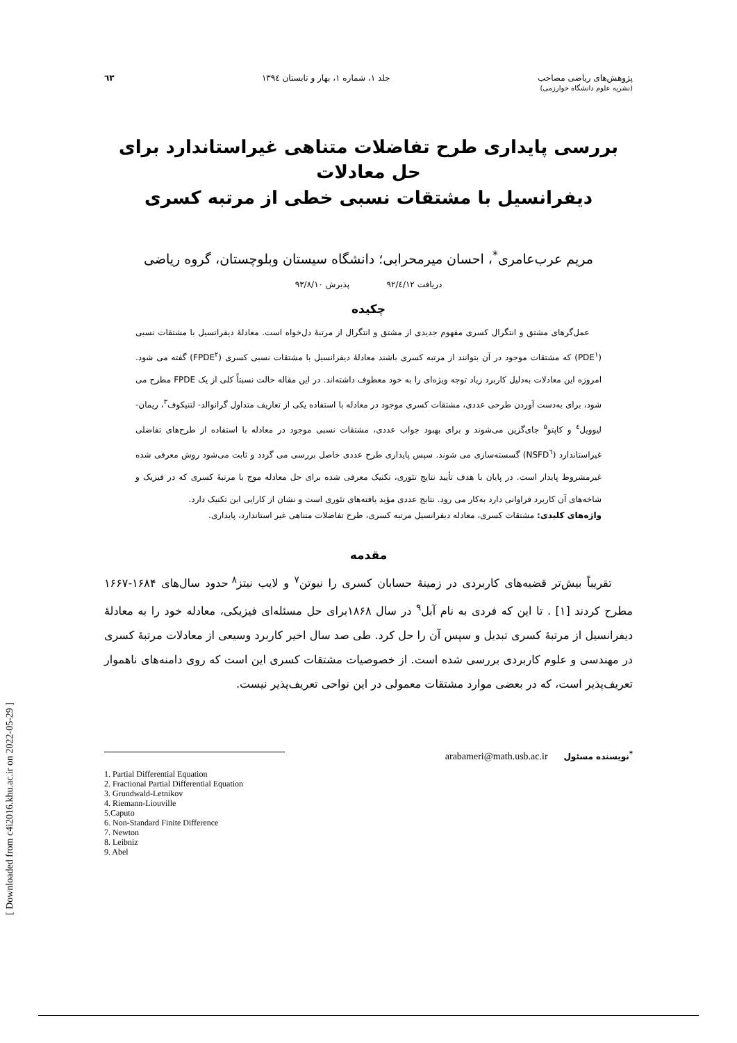[ Downloaded from c4i2016.khu.ac.ir on 2022-05-29 ]
پژوهش‌های ریاضی مصاحب
(نشریه علوم دانشگاه خوارزمی)
جلد ۱، شماره ۱، بهار و تابستان ۱۳۹٤
٦٣
بررسی پایداری طرح تفاضلات متناهی غیراستاندارد برای حل معادلات
دیفرانسیل با مشتقات نسبی خطی از مرتبه کسری
مریم عرب‌عامری<sup>*</sup>، احسان میرمحرابی؛ دانشگاه سیستان وبلوچستان، گروه ریاضی
دریافت ۹۲/٤/۱۲ پذیرش ۹۳/۸/۱۰
چکیده
عمل‌گرهای مشتق و انتگرال کسری مفهوم جدیدی از مشتق و انتگرال از مرتبهٔ دل‌خواه است. معادلهٔ دیفرانسیل با مشتقات نسبی (PDE<sup>۱</sup>) که مشتقات موجود در آن بتوانند از مرتبه کسری باشند معادلهٔ دیفرانسیل با مشتقات نسبی کسری (FPDE<sup>۲</sup>) گفته می شود. امروزه این معادلات به‌دلیل کاربرد زیاد توجه ویژه‌ای را به خود معطوف داشته‌اند. در این مقاله حالت نسبتاً کلی از یک FPDE مطرح می شود، برای به‌دست آوردن طرحی عددی، مشتقات کسری موجود در معادله با استفاده یکی از تعاریف متداول گرانوالد- لتنیکوف<sup>۳</sup>، ریمان- لیوویل<sup>٤</sup> و کاپتو<sup>۵</sup> جای‌گزین می‌شوند و برای بهبود جواب عددی، مشتقات نسبی موجود در معادله با استفاده از طرح‌های تفاضلی غیراستاندارد (NSFD<sup>٦</sup>) گسسته‌سازی می شوند. سپس پایداری طرح عددی حاصل بررسی می گردد و ثابت می‌شود روش معرفی شده غیرمشروط پایدار است. در پایان با هدف تأیید نتایج تئوری، تکنیک معرفی شده برای حل معادله موج با مرتبهٔ کسری که در فیزیک و شاخه‌های آن کاربرد فراوانی دارد به‌کار می رود. نتایج عددی مؤید یافته‌های تئوری است و نشان از کارایی این تکنیک دارد.
واژه‌های کلیدی: مشتقات کسری، معادله دیفرانسیل مرتبه کسری، طرح تفاضلات متناهی غیر استاندارد، پایداری.
مقدمه
تقریباً بیش‌تر قضیه‌های کاربردی در زمینهٔ حسابان کسری را نیوتن<sup>۷</sup> و لایب نیتز<sup>۸</sup> حدود سال‌های ۱۶۸۴-۱۶۶۷ مطرح کردند [۱] . تا این که فردی به نام آبل<sup>۹</sup> در سال ۱۸۶۸برای حل مسئله‌ای فیزیکی، معادله خود را به معادلهٔ دیفرانسیل از مرتبهٔ کسری تبدیل و سپس آن را حل کرد. طی صد سال اخیر کاربرد وسیعی از معادلات مرتبهٔ کسری در مهندسی و علوم کاربردی بررسی شده است. از خصوصیات مشتقات کسری این است که روی دامنه‌های ناهموار تعریف‌پذیر است، که در بعضی موارد مشتقات معمولی در این نواحی تعریف‌پذیر نیست.
<sup>*</sup> نویسنده مسئول arabameri@math.usb.ac.ir
1. Partial Differential Equation
2. Fractional Partial Differential Equation
3. Grundwald-Letnikov
4. Riemann-Liouville
5.Caputo
6. Non-Standard Finite Difference
7. Newton
8. Leibniz
9. Abel